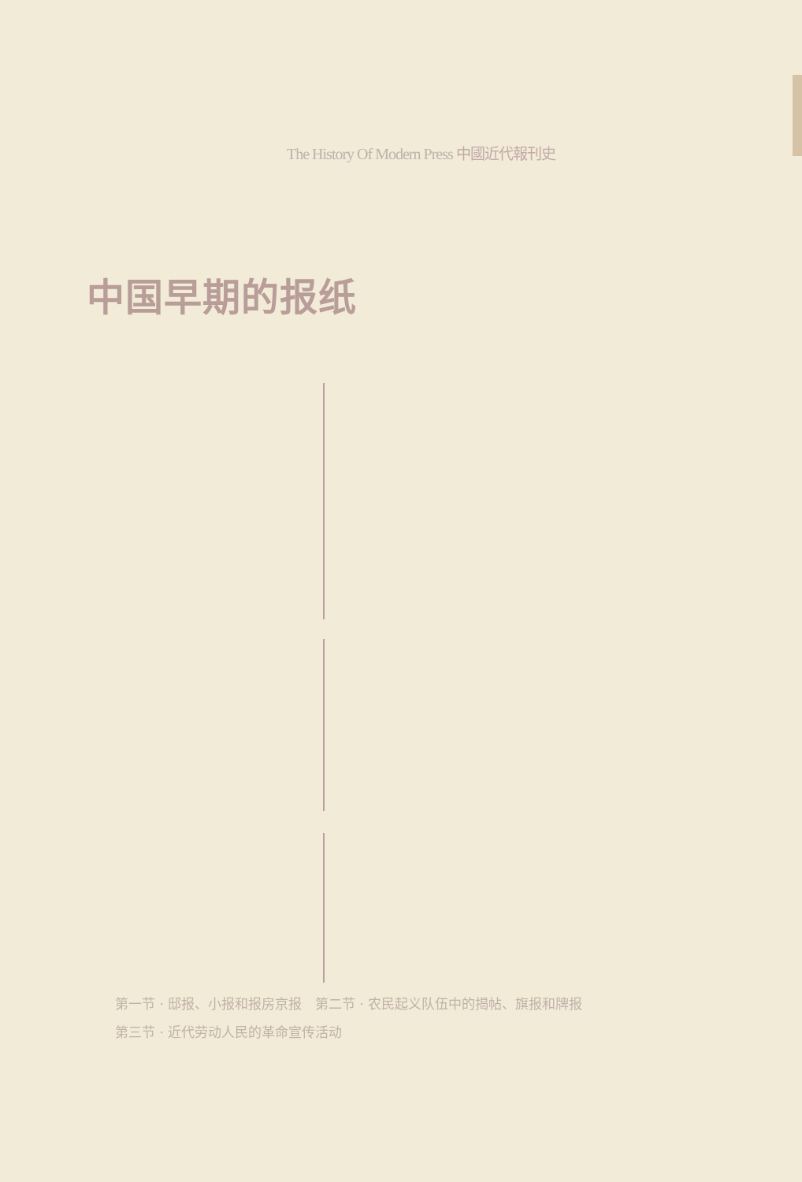The History Of Modern Press 中國近代報刊史
中国早期的报纸
第一节 · 邸报、小报和报房京报　第二节 · 农民起义队伍中的揭帖、旗报和牌报　第三节 · 近代劳动人民的革命宣传活动